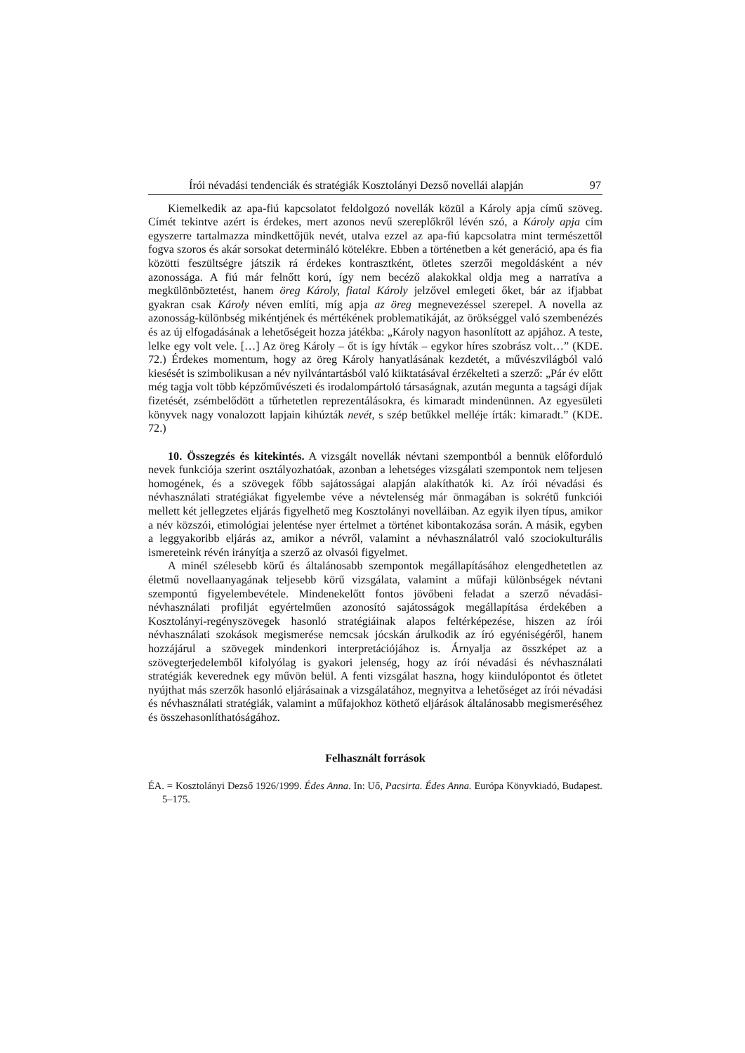Írói névadási tendenciák és stratégiák Kosztolányi Dezső novellái alapján 97
Kiemelkedik az apa-fiú kapcsolatot feldolgozó novellák közül a Károly apja című szöveg. Címét tekintve azért is érdekes, mert azonos nevű szereplőkről lévén szó, a Károly apja cím egyszerre tartalmazza mindkettőjük nevét, utalva ezzel az apa-fiú kapcsolatra mint természettől fogva szoros és akár sorsokat determináló kötelékre. Ebben a történetben a két generáció, apa és fia közötti feszültségre játszik rá érdekes kontrasztként, ötletes szerzői megoldásként a név azonossága. A fiú már felnőtt korú, így nem becéző alakokkal oldja meg a narratíva a megkülönböztetést, hanem öreg Károly, fiatal Károly jelzővel emlegeti őket, bár az ifjabbat gyakran csak Károly néven említi, míg apja az öreg megnevezéssel szerepel. A novella az azonosság-különbség mikéntjének és mértékének problematikáját, az örökséggel való szembenézés és az új elfogadásának a lehetőségeit hozza játékba: „Károly nagyon hasonlított az apjához. A teste, lelke egy volt vele. […] Az öreg Károly – őt is így hívták – egykor híres szobrász volt…” (KDE. 72.) Érdekes momentum, hogy az öreg Károly hanyatlásának kezdetét, a művészvilágból való kiesését is szimbolikusan a név nyilvántartásból való kiiktatásával érzékelteti a szerző: „Pár év előtt még tagja volt több képzőművészeti és irodalompártoló társaságnak, azután megunta a tagsági díjak fizetését, zsémbelődött a tűrhetetlen reprezentálásokra, és kimaradt mindenünnen. Az egyesületi könyvek nagy vonalozott lapjain kihúzták nevét, s szép betűkkel melléje írták: kimaradt.” (KDE. 72.)
10. Összegzés és kitekintés. A vizsgált novellák névtani szempontból a bennük előforduló nevek funkciója szerint osztályozhatóak, azonban a lehetséges vizsgálati szempontok nem teljesen homogének, és a szövegek főbb sajátosságai alapján alakíthatók ki. Az írói névadási és névhasználati stratégiákat figyelembe véve a névtelenség már önmagában is sokrétű funkciói mellett két jellegzetes eljárás figyelhető meg Kosztolányi novelláiban. Az egyik ilyen típus, amikor a név közszói, etimológiai jelentése nyer értelmet a történet kibontakozása során. A másik, egyben a leggyakoribb eljárás az, amikor a névről, valamint a névhasználatról való szociokulturális ismereteink révén irányítja a szerző az olvasói figyelmet.
A minél szélesebb körű és általánosabb szempontok megállapításához elengedhetetlen az életmű novellaanyagának teljesebb körű vizsgálata, valamint a műfaji különbségek névtani szempontú figyelembevétele. Mindenekelőtt fontos jövőbeni feladat a szerző névadási-névhasználati profilját egyértelműen azonosító sajátosságok megállapítása érdekében a Kosztolányi-regényszövegek hasonló stratégiáinak alapos feltérképezése, hiszen az írói névhasználati szokások megismerése nemcsak jócskán árulkodik az író egyéniségéről, hanem hozzájárul a szövegek mindenkori interpretációjához is. Árnyalja az összképet az a szövegterjedelemből kifolyólag is gyakori jelenség, hogy az írói névadási és névhasználati stratégiák keverednek egy művön belül. A fenti vizsgálat haszna, hogy kiindulópontot és ötletet nyújthat más szerzők hasonló eljárásainak a vizsgálatához, megnyitva a lehetőséget az írói névadási és névhasználati stratégiák, valamint a műfajokhoz köthető eljárások általánosabb megismeréséhez és összehasonlíthatóságához.
Felhasznált források
ÉA. = Kosztolányi Dezső 1926/1999. Édes Anna. In: Uő, Pacsirta. Édes Anna. Európa Könyvkiadó, Budapest. 5–175.